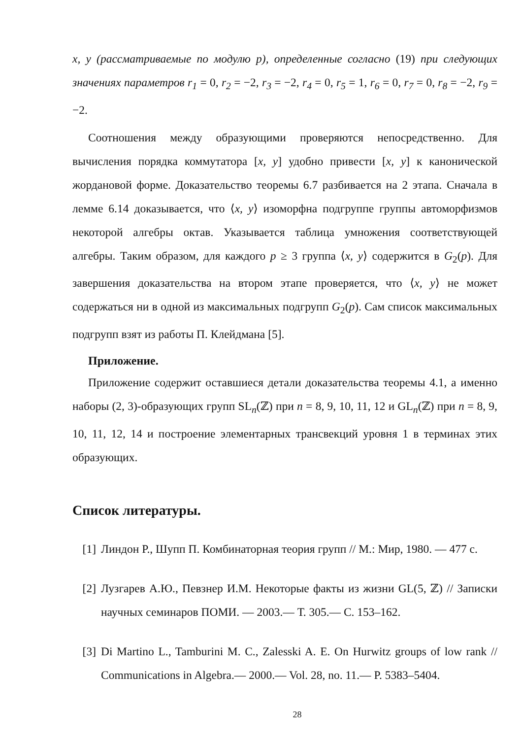x, y (рассматриваемые по модулю p), определенные согласно (19) при следующих значениях параметров r<sub>1</sub> = 0, r<sub>2</sub> = −2, r<sub>3</sub> = −2, r<sub>4</sub> = 0, r<sub>5</sub> = 1, r<sub>6</sub> = 0, r<sub>7</sub> = 0, r<sub>8</sub> = −2, r<sub>9</sub> = −2.
Соотношения между образующими проверяются непосредственно. Для вычисления порядка коммутатора [x, y] удобно привести [x, y] к канонической жордановой форме. Доказательство теоремы 6.7 разбивается на 2 этапа. Сначала в лемме 6.14 доказывается, что ⟨x, y⟩ изоморфна подгруппе группы автоморфизмов некоторой алгебры октав. Указывается таблица умножения соответствующей алгебры. Таким образом, для каждого p ≥ 3 группа ⟨x, y⟩ содержится в G<sub>2</sub>(p). Для завершения доказательства на втором этапе проверяется, что ⟨x, y⟩ не может содержаться ни в одной из максимальных подгрупп G<sub>2</sub>(p). Сам список максимальных подгрупп взят из работы П. Клейдмана [5].
Приложение.
Приложение содержит оставшиеся детали доказательства теоремы 4.1, а именно наборы (2, 3)-образующих групп SL<sub>n</sub>(ℤ) при n = 8, 9, 10, 11, 12 и GL<sub>n</sub>(ℤ) при n = 8, 9, 10, 11, 12, 14 и построение элементарных трансвекций уровня 1 в терминах этих образующих.
Список литературы.
[1] Линдон Р., Шупп П. Комбинаторная теория групп // М.: Мир, 1980. — 477 с.
[2] Лузгарев А.Ю., Певзнер И.М. Некоторые факты из жизни GL(5, ℤ) // Записки научных семинаров ПОМИ. — 2003.— Т. 305.— С. 153–162.
[3] Di Martino L., Tamburini M. C., Zalesski A. E. On Hurwitz groups of low rank // Communications in Algebra.— 2000.— Vol. 28, no. 11.— P. 5383–5404.
28